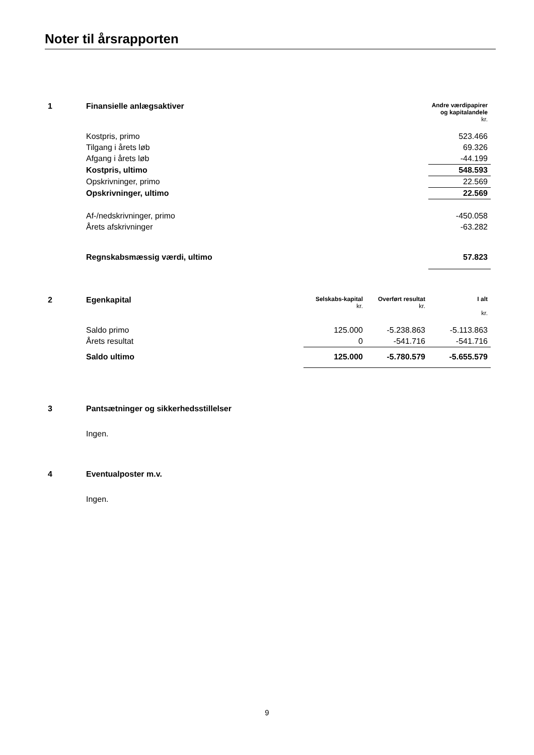Noter til årsrapporten
| 1 | Finansielle anlægsaktiver | Andre værdipapirer og kapitalandele kr. |
| | Kostpris, primo | 523.466 |
| | Tilgang i årets løb | 69.326 |
| | Afgang i årets løb | -44.199 |
| | Kostpris, ultimo | 548.593 |
| | Opskrivninger, primo | 22.569 |
| | Opskrivninger, ultimo | 22.569 |
| | Af-/nedskrivninger, primo | -450.058 |
| | Årets afskrivninger | -63.282 |
| | Regnskabsmæssig værdi, ultimo | 57.823 |
| 2 | Egenkapital | Selskabs-kapital kr. | Overført resultat kr. | I alt kr. |
| | Saldo primo | 125.000 | -5.238.863 | -5.113.863 |
| | Årets resultat | 0 | -541.716 | -541.716 |
| | Saldo ultimo | 125.000 | -5.780.579 | -5.655.579 |
| 3 | Pantsætninger og sikkerhedsstillelser |
| | Ingen. |
| 4 | Eventualposter m.v. |
| | Ingen. |
9